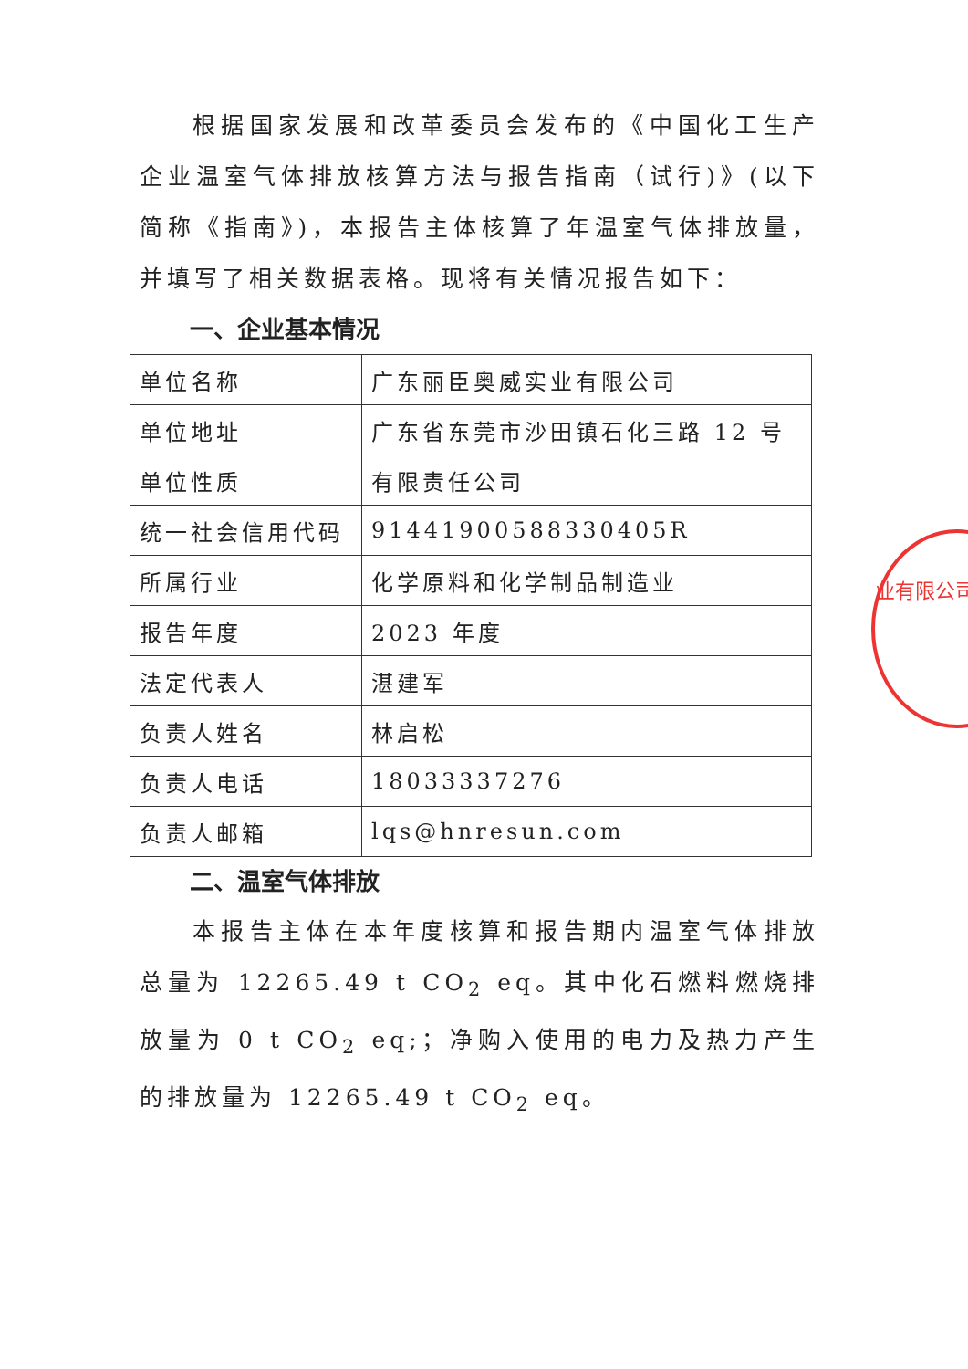根据国家发展和改革委员会发布的《中国化工生产企业温室气体排放核算方法与报告指南（试行)》(以下简称《指南》)，本报告主体核算了年温室气体排放量，并填写了相关数据表格。现将有关情况报告如下：
一、企业基本情况
| 单位名称 | 广东丽臣奥威实业有限公司 |
| 单位地址 | 广东省东莞市沙田镇石化三路 12 号 |
| 单位性质 | 有限责任公司 |
| 统一社会信用代码 | 91441900588330405R |
| 所属行业 | 化学原料和化学制品制造业 |
| 报告年度 | 2023 年度 |
| 法定代表人 | 湛建军 |
| 负责人姓名 | 林启松 |
| 负责人电话 | 18033337276 |
| 负责人邮箱 | lqs@hnresun.com |
二、温室气体排放
本报告主体在本年度核算和报告期内温室气体排放总量为 12265.49 t CO<sub>2</sub> eq。其中化石燃料燃烧排放量为 0 t CO<sub>2</sub> eq;；净购入使用的电力及热力产生的排放量为 12265.49 t CO<sub>2</sub> eq。
业有限公司